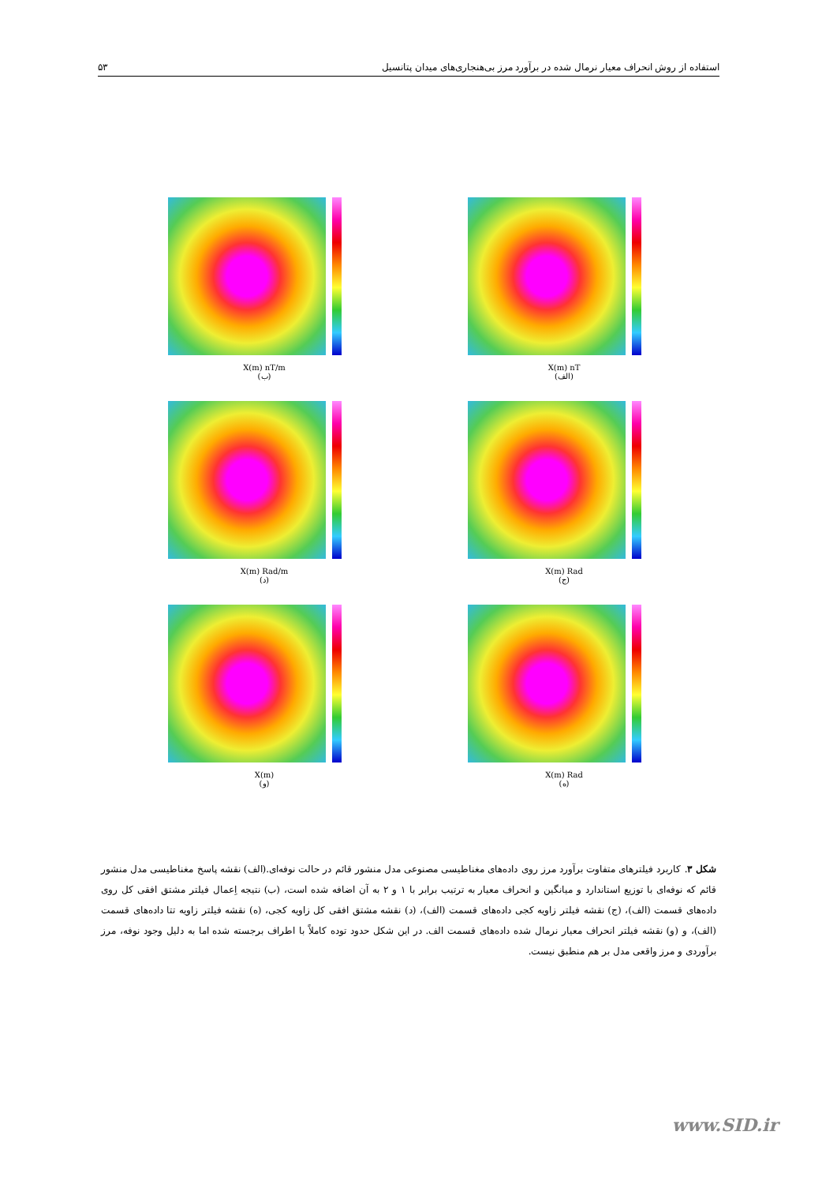استفاده از روش انحراف معیار نرمال شده در برآورد مرز بی‌هنجاری‌های میدان پتانسیل ۵۳
X(m) nT
(الف)
X(m) nT/m
(ب)
X(m) Rad
(ج)
X(m) Rad/m
(د)
X(m) Rad
(ه)
X(m)
(و)
شکل ۳. کاربرد فیلترهای متفاوت برآورد مرز روی داده‌های مغناطیسی مصنوعی مدل منشور قائم در حالت نوفه‌ای.(الف) نقشه پاسخ مغناطیسی مدل منشور قائم که نوفه‌ای با توزیع استاندارد و میانگین و انحراف معیار به ترتیب برابر با ۱ و ۲ به آن اضافه شده است، (ب) نتیجه اِعمال فیلتر مشتق افقی کل روی داده‌های قسمت (الف)، (ج) نقشه فیلتر زاویه کجی داده‌های قسمت (الف)، (د) نقشه مشتق افقی کل زاویه کجی، (ه) نقشه فیلتر زاویه تتا داده‌های قسمت (الف)، و (و) نقشه فیلتر انحراف معیار نرمال شده داده‌های قسمت الف. در این شکل حدود توده کاملاً با اطراف برجسته شده اما به دلیل وجود نوفه، مرز برآوردی و مرز واقعی مدل بر هم منطبق نیست.
www.SID.ir